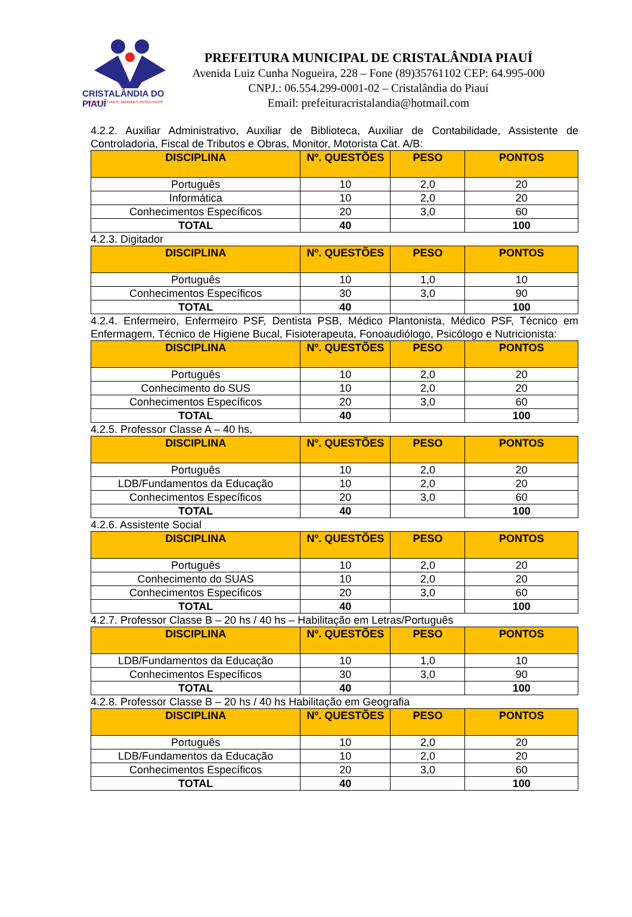CRISTALÂNDIA DO PIAUÍ
NOVAS ATITUDES, GRANDES RESULTADOS
PREFEITURA MUNICIPAL DE CRISTALÂNDIA PIAUÍ
Avenida Luiz Cunha Nogueira, 228 – Fone (89)35761102 CEP: 64.995-000
CNPJ.: 06.554.299-0001-02 – Cristalândia do Piauí
Email: prefeituracristalandia@hotmail.com
4.2.2. Auxiliar Administrativo, Auxiliar de Biblioteca, Auxiliar de Contabilidade, Assistente de Controladoria, Fiscal de Tributos e Obras, Monitor, Motorista Cat. A/B:
| DISCIPLINA | Nº. QUESTÕES | PESO | PONTOS |
| --- | --- | --- | --- |
| Português | 10 | 2,0 | 20 |
| Informática | 10 | 2,0 | 20 |
| Conhecimentos Específicos | 20 | 3,0 | 60 |
| TOTAL | 40 | | 100 |
4.2.3. Digitador
| DISCIPLINA | Nº. QUESTÕES | PESO | PONTOS |
| --- | --- | --- | --- |
| Português | 10 | 1,0 | 10 |
| Conhecimentos Específicos | 30 | 3,0 | 90 |
| TOTAL | 40 | | 100 |
4.2.4. Enfermeiro, Enfermeiro PSF, Dentista PSB, Médico Plantonista, Médico PSF, Técnico em Enfermagem, Técnico de Higiene Bucal, Fisioterapeuta, Fonoaudiólogo, Psicólogo e Nutricionista:
| DISCIPLINA | Nº. QUESTÕES | PESO | PONTOS |
| --- | --- | --- | --- |
| Português | 10 | 2,0 | 20 |
| Conhecimento do SUS | 10 | 2,0 | 20 |
| Conhecimentos Específicos | 20 | 3,0 | 60 |
| TOTAL | 40 | | 100 |
4.2.5. Professor Classe A – 40 hs,
| DISCIPLINA | Nº. QUESTÕES | PESO | PONTOS |
| --- | --- | --- | --- |
| Português | 10 | 2,0 | 20 |
| LDB/Fundamentos da Educação | 10 | 2,0 | 20 |
| Conhecimentos Específicos | 20 | 3,0 | 60 |
| TOTAL | 40 | | 100 |
4.2.6. Assistente Social
| DISCIPLINA | Nº. QUESTÕES | PESO | PONTOS |
| --- | --- | --- | --- |
| Português | 10 | 2,0 | 20 |
| Conhecimento do SUAS | 10 | 2,0 | 20 |
| Conhecimentos Específicos | 20 | 3,0 | 60 |
| TOTAL | 40 | | 100 |
4.2.7. Professor Classe B – 20 hs / 40 hs – Habilitação em Letras/Português
| DISCIPLINA | Nº. QUESTÕES | PESO | PONTOS |
| --- | --- | --- | --- |
| LDB/Fundamentos da Educação | 10 | 1,0 | 10 |
| Conhecimentos Específicos | 30 | 3,0 | 90 |
| TOTAL | 40 | | 100 |
4.2.8. Professor Classe B – 20 hs / 40 hs Habilitação em Geografia
| DISCIPLINA | Nº. QUESTÕES | PESO | PONTOS |
| --- | --- | --- | --- |
| Português | 10 | 2,0 | 20 |
| LDB/Fundamentos da Educação | 10 | 2,0 | 20 |
| Conhecimentos Específicos | 20 | 3,0 | 60 |
| TOTAL | 40 | | 100 |